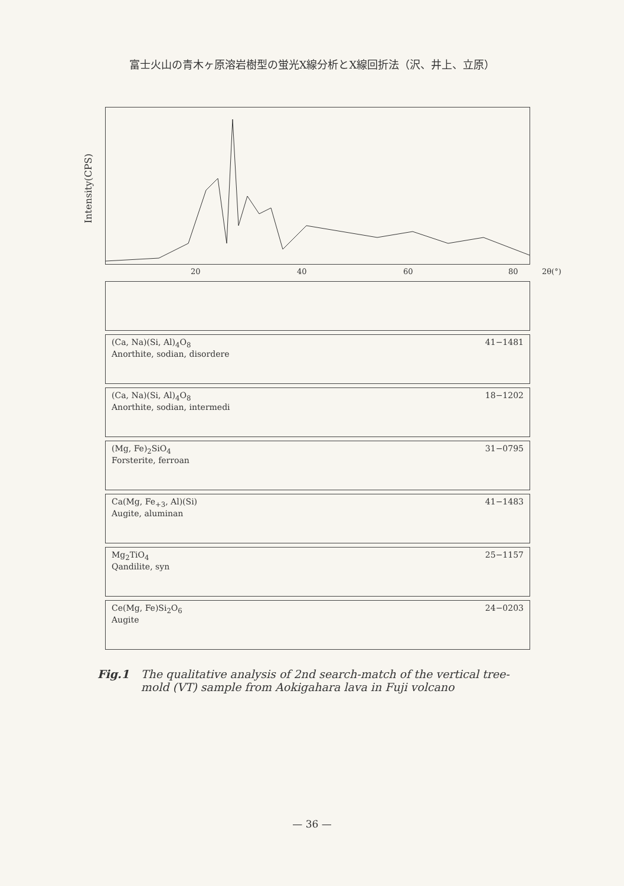富士火山の青木ヶ原溶岩樹型の蛍光X線分析とX線回折法（沢、井上、立原）
Intensity(CPS)
20 40 60 80 2θ(°)
(Ca, Na)(Si, Al)<sub>4</sub>O<sub>8</sub>
Anorthite, sodian, disordere
41−1481
(Ca, Na)(Si, Al)<sub>4</sub>O<sub>8</sub>
Anorthite, sodian, intermedi
18−1202
(Mg, Fe)<sub>2</sub>SiO<sub>4</sub>
Forsterite, ferroan
31−0795
Ca(Mg, Fe<sub>+3</sub>, Al)(Si)
Augite, aluminan
41−1483
Mg<sub>2</sub>TiO<sub>4</sub>
Qandilite, syn
25−1157
Ce(Mg, Fe)Si<sub>2</sub>O<sub>6</sub>
Augite
24−0203
Fig.1 The qualitative analysis of 2nd search-match of the vertical tree-mold (VT) sample from Aokigahara lava in Fuji volcano
— 36 —